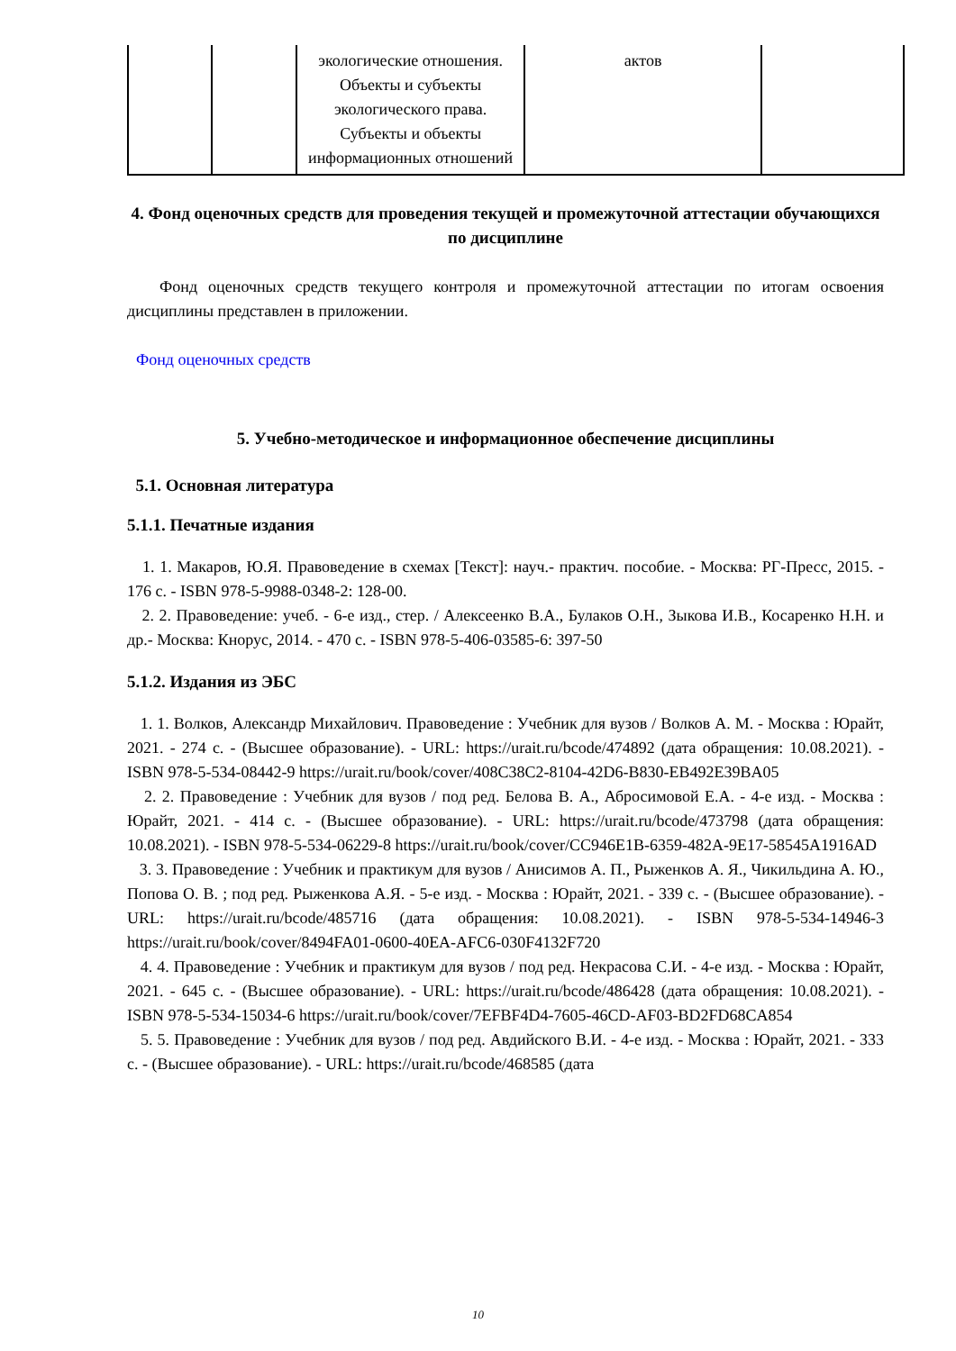| | | экологические отношения. Объекты и субъекты экологического права. Субъекты и объекты информационных отношений | актов | |
4. Фонд оценочных средств для проведения текущей и промежуточной аттестации обучающихся по дисциплине
Фонд оценочных средств текущего контроля и промежуточной аттестации по итогам освоения дисциплины представлен в приложении.
Фонд оценочных средств
5. Учебно-методическое и информационное обеспечение дисциплины
5.1. Основная литература
5.1.1. Печатные издания
1. 1. Макаров, Ю.Я. Правоведение в схемах [Текст]: науч.- практич. пособие. - Москва: РГ-Пресс, 2015. - 176 с. - ISBN 978-5-9988-0348-2: 128-00.
2. 2. Правоведение: учеб. - 6-е изд., стер. / Алексеенко В.А., Булаков О.Н., Зыкова И.В., Косаренко Н.Н. и др.- Москва: Кнорус, 2014. - 470 с. - ISBN 978-5-406-03585-6: 397-50
5.1.2. Издания из ЭБС
1. 1. Волков, Александр Михайлович. Правоведение : Учебник для вузов / Волков А. М. - Москва : Юрайт, 2021. - 274 с. - (Высшее образование). - URL: https://urait.ru/bcode/474892 (дата обращения: 10.08.2021). - ISBN 978-5-534-08442-9 https://urait.ru/book/cover/408C38C2-8104-42D6-B830-EB492E39BA05
2. 2. Правоведение : Учебник для вузов / под ред. Белова В. А., Абросимовой Е.А. - 4-е изд. - Москва : Юрайт, 2021. - 414 с. - (Высшее образование). - URL: https://urait.ru/bcode/473798 (дата обращения: 10.08.2021). - ISBN 978-5-534-06229-8 https://urait.ru/book/cover/CC946E1B-6359-482A-9E17-58545A1916AD
3. 3. Правоведение : Учебник и практикум для вузов / Анисимов А. П., Рыженков А. Я., Чикильдина А. Ю., Попова О. В. ; под ред. Рыженкова А.Я. - 5-е изд. - Москва : Юрайт, 2021. - 339 с. - (Высшее образование). - URL: https://urait.ru/bcode/485716 (дата обращения: 10.08.2021). - ISBN 978-5-534-14946-3 https://urait.ru/book/cover/8494FA01-0600-40EA-AFC6-030F4132F720
4. 4. Правоведение : Учебник и практикум для вузов / под ред. Некрасова С.И. - 4-е изд. - Москва : Юрайт, 2021. - 645 с. - (Высшее образование). - URL: https://urait.ru/bcode/486428 (дата обращения: 10.08.2021). - ISBN 978-5-534-15034-6 https://urait.ru/book/cover/7EFBF4D4-7605-46CD-AF03-BD2FD68CA854
5. 5. Правоведение : Учебник для вузов / под ред. Авдийского В.И. - 4-е изд. - Москва : Юрайт, 2021. - 333 с. - (Высшее образование). - URL: https://urait.ru/bcode/468585 (дата
10